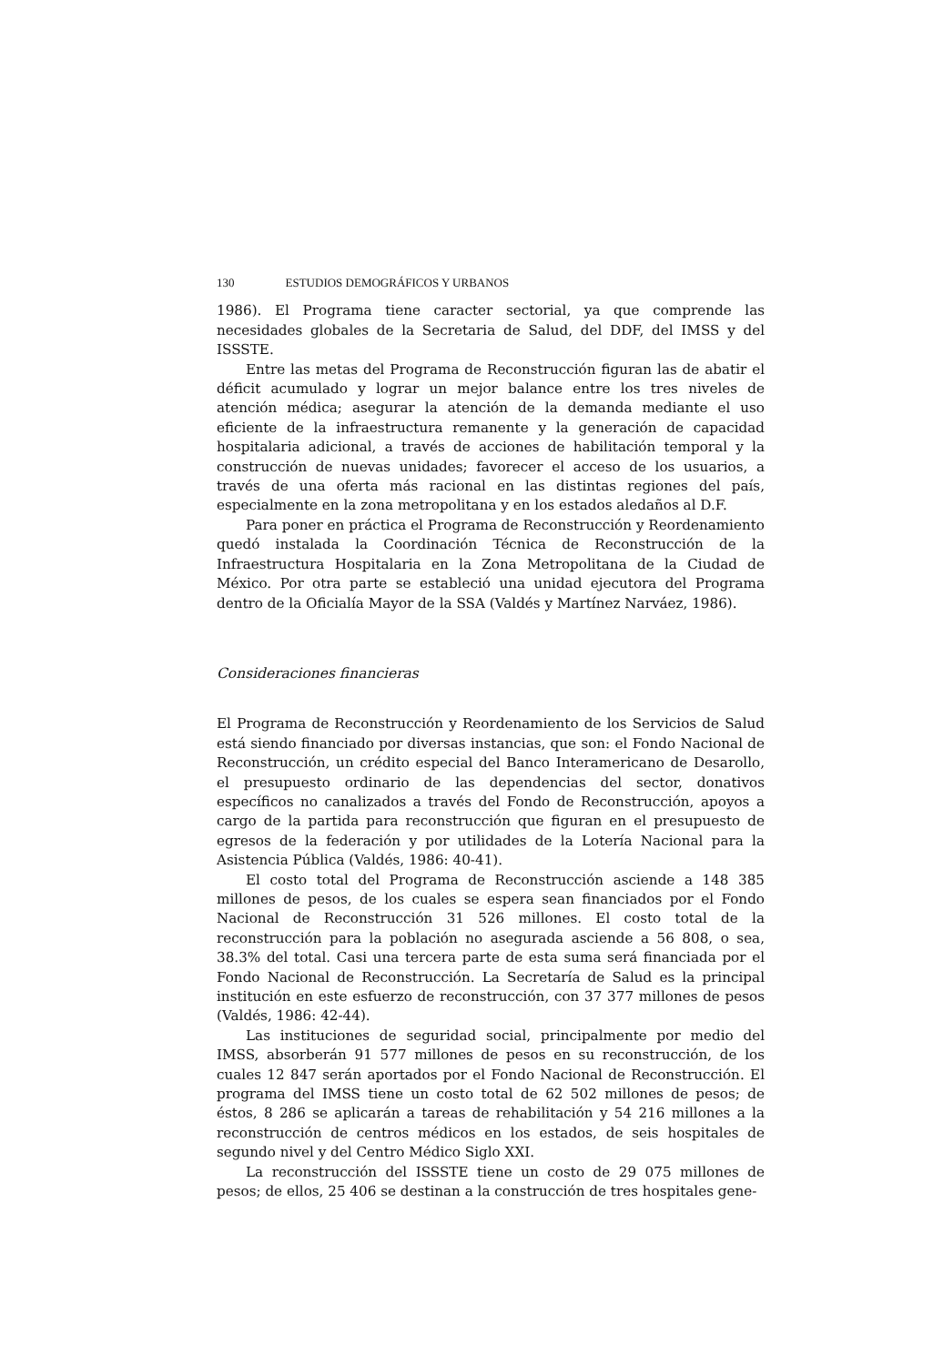130 ESTUDIOS DEMOGRÁFICOS Y URBANOS
1986). El Programa tiene caracter sectorial, ya que comprende las necesidades globales de la Secretaria de Salud, del DDF, del IMSS y del ISSSTE.
Entre las metas del Programa de Reconstrucción figuran las de abatir el déficit acumulado y lograr un mejor balance entre los tres niveles de atención médica; asegurar la atención de la demanda mediante el uso eficiente de la infraestructura remanente y la generación de capacidad hospitalaria adicional, a través de acciones de habilitación temporal y la construcción de nuevas unidades; favorecer el acceso de los usuarios, a través de una oferta más racional en las distintas regiones del país, especialmente en la zona metropolitana y en los estados aledaños al D.F.
Para poner en práctica el Programa de Reconstrucción y Reordenamiento quedó instalada la Coordinación Técnica de Reconstrucción de la Infraestructura Hospitalaria en la Zona Metropolitana de la Ciudad de México. Por otra parte se estableció una unidad ejecutora del Programa dentro de la Oficialía Mayor de la SSA (Valdés y Martínez Narváez, 1986).
Consideraciones financieras
El Programa de Reconstrucción y Reordenamiento de los Servicios de Salud está siendo financiado por diversas instancias, que son: el Fondo Nacional de Reconstrucción, un crédito especial del Banco Interamericano de Desarollo, el presupuesto ordinario de las dependencias del sector, donativos específicos no canalizados a través del Fondo de Reconstrucción, apoyos a cargo de la partida para reconstrucción que figuran en el presupuesto de egresos de la federación y por utilidades de la Lotería Nacional para la Asistencia Pública (Valdés, 1986: 40-41).
El costo total del Programa de Reconstrucción asciende a 148 385 millones de pesos, de los cuales se espera sean financiados por el Fondo Nacional de Reconstrucción 31 526 millones. El costo total de la reconstrucción para la población no asegurada asciende a 56 808, o sea, 38.3% del total. Casi una tercera parte de esta suma será financiada por el Fondo Nacional de Reconstrucción. La Secretaría de Salud es la principal institución en este esfuerzo de reconstrucción, con 37 377 millones de pesos (Valdés, 1986: 42-44).
Las instituciones de seguridad social, principalmente por medio del IMSS, absorberán 91 577 millones de pesos en su reconstrucción, de los cuales 12 847 serán aportados por el Fondo Nacional de Reconstrucción. El programa del IMSS tiene un costo total de 62 502 millones de pesos; de éstos, 8 286 se aplicarán a tareas de rehabilitación y 54 216 millones a la reconstrucción de centros médicos en los estados, de seis hospitales de segundo nivel y del Centro Médico Siglo XXI.
La reconstrucción del ISSSTE tiene un costo de 29 075 millones de pesos; de ellos, 25 406 se destinan a la construcción de tres hospitales gene-